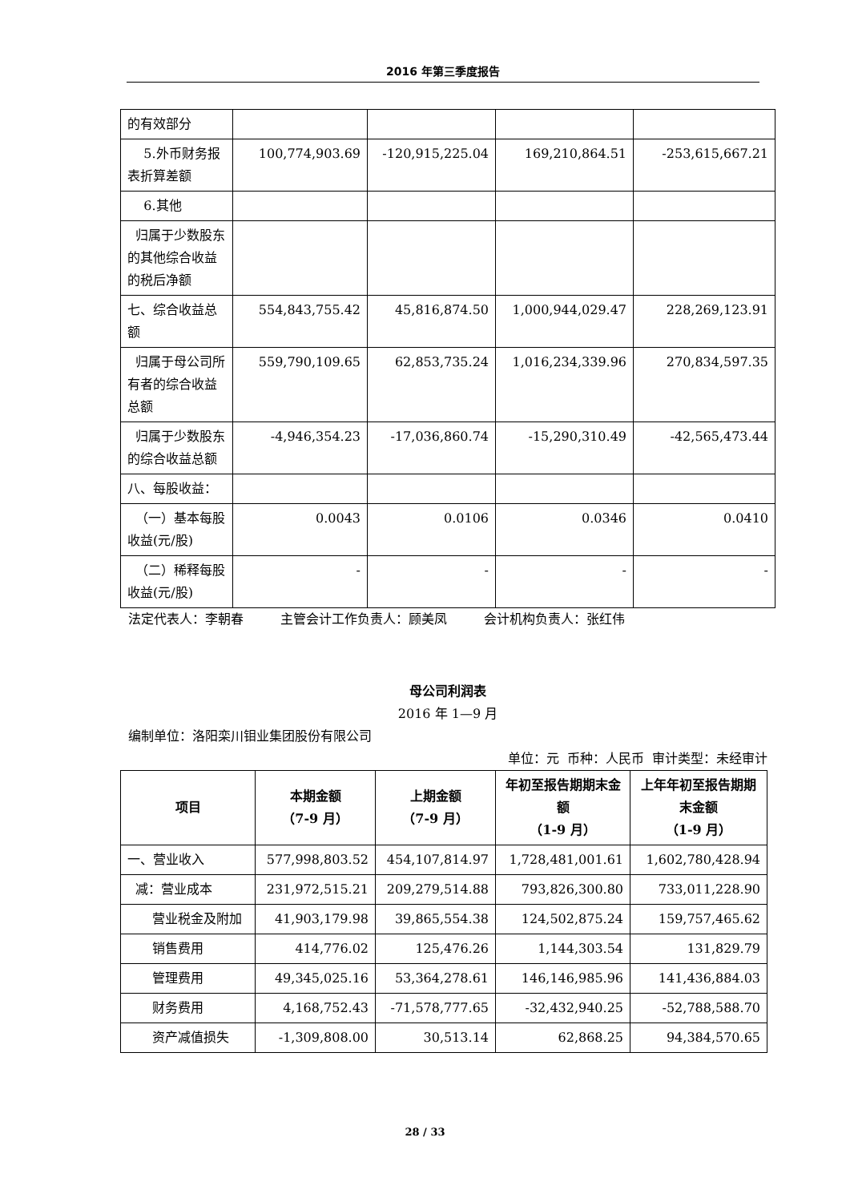2016 年第三季度报告
| 的有效部分 | | | | |
| 5.外币财务报表折算差额 | 100,774,903.69 | -120,915,225.04 | 169,210,864.51 | -253,615,667.21 |
| 6.其他 | | | | |
| 归属于少数股东的其他综合收益的税后净额 | | | | |
| 七、综合收益总额 | 554,843,755.42 | 45,816,874.50 | 1,000,944,029.47 | 228,269,123.91 |
| 归属于母公司所有者的综合收益总额 | 559,790,109.65 | 62,853,735.24 | 1,016,234,339.96 | 270,834,597.35 |
| 归属于少数股东的综合收益总额 | -4,946,354.23 | -17,036,860.74 | -15,290,310.49 | -42,565,473.44 |
| 八、每股收益： | | | | |
| （一）基本每股收益(元/股) | 0.0043 | 0.0106 | 0.0346 | 0.0410 |
| （二）稀释每股收益(元/股) | - | - | - | - |
法定代表人：李朝春 主管会计工作负责人：顾美凤 会计机构负责人：张红伟
母公司利润表
2016 年 1—9 月
编制单位：洛阳栾川钼业集团股份有限公司
单位：元 币种：人民币 审计类型：未经审计
| 项目 | 本期金额 （7-9 月） | 上期金额 （7-9 月） | 年初至报告期期末金额 （1-9 月） | 上年年初至报告期期末金额 （1-9 月） |
| --- | --- | --- | --- | --- |
| 一、营业收入 | 577,998,803.52 | 454,107,814.97 | 1,728,481,001.61 | 1,602,780,428.94 |
| 减：营业成本 | 231,972,515.21 | 209,279,514.88 | 793,826,300.80 | 733,011,228.90 |
| 营业税金及附加 | 41,903,179.98 | 39,865,554.38 | 124,502,875.24 | 159,757,465.62 |
| 销售费用 | 414,776.02 | 125,476.26 | 1,144,303.54 | 131,829.79 |
| 管理费用 | 49,345,025.16 | 53,364,278.61 | 146,146,985.96 | 141,436,884.03 |
| 财务费用 | 4,168,752.43 | -71,578,777.65 | -32,432,940.25 | -52,788,588.70 |
| 资产减值损失 | -1,309,808.00 | 30,513.14 | 62,868.25 | 94,384,570.65 |
28 / 33